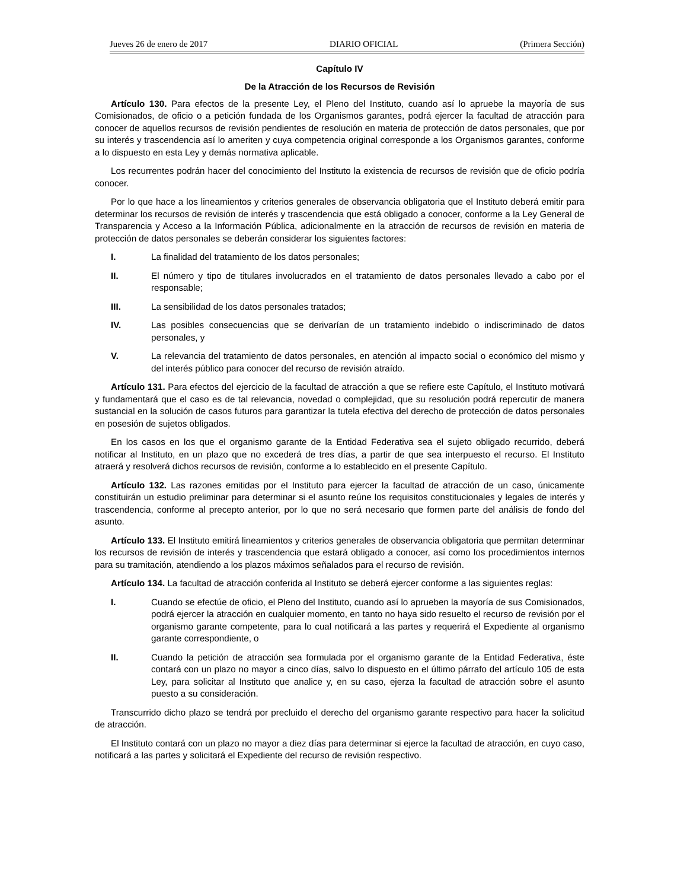Jueves 26 de enero de 2017 DIARIO OFICIAL (Primera Sección)
Capítulo IV
De la Atracción de los Recursos de Revisión
Artículo 130. Para efectos de la presente Ley, el Pleno del Instituto, cuando así lo apruebe la mayoría de sus Comisionados, de oficio o a petición fundada de los Organismos garantes, podrá ejercer la facultad de atracción para conocer de aquellos recursos de revisión pendientes de resolución en materia de protección de datos personales, que por su interés y trascendencia así lo ameriten y cuya competencia original corresponde a los Organismos garantes, conforme a lo dispuesto en esta Ley y demás normativa aplicable.
Los recurrentes podrán hacer del conocimiento del Instituto la existencia de recursos de revisión que de oficio podría conocer.
Por lo que hace a los lineamientos y criterios generales de observancia obligatoria que el Instituto deberá emitir para determinar los recursos de revisión de interés y trascendencia que está obligado a conocer, conforme a la Ley General de Transparencia y Acceso a la Información Pública, adicionalmente en la atracción de recursos de revisión en materia de protección de datos personales se deberán considerar los siguientes factores:
I. La finalidad del tratamiento de los datos personales;
II. El número y tipo de titulares involucrados en el tratamiento de datos personales llevado a cabo por el responsable;
III. La sensibilidad de los datos personales tratados;
IV. Las posibles consecuencias que se derivarían de un tratamiento indebido o indiscriminado de datos personales, y
V. La relevancia del tratamiento de datos personales, en atención al impacto social o económico del mismo y del interés público para conocer del recurso de revisión atraído.
Artículo 131. Para efectos del ejercicio de la facultad de atracción a que se refiere este Capítulo, el Instituto motivará y fundamentará que el caso es de tal relevancia, novedad o complejidad, que su resolución podrá repercutir de manera sustancial en la solución de casos futuros para garantizar la tutela efectiva del derecho de protección de datos personales en posesión de sujetos obligados.
En los casos en los que el organismo garante de la Entidad Federativa sea el sujeto obligado recurrido, deberá notificar al Instituto, en un plazo que no excederá de tres días, a partir de que sea interpuesto el recurso. El Instituto atraerá y resolverá dichos recursos de revisión, conforme a lo establecido en el presente Capítulo.
Artículo 132. Las razones emitidas por el Instituto para ejercer la facultad de atracción de un caso, únicamente constituirán un estudio preliminar para determinar si el asunto reúne los requisitos constitucionales y legales de interés y trascendencia, conforme al precepto anterior, por lo que no será necesario que formen parte del análisis de fondo del asunto.
Artículo 133. El Instituto emitirá lineamientos y criterios generales de observancia obligatoria que permitan determinar los recursos de revisión de interés y trascendencia que estará obligado a conocer, así como los procedimientos internos para su tramitación, atendiendo a los plazos máximos señalados para el recurso de revisión.
Artículo 134. La facultad de atracción conferida al Instituto se deberá ejercer conforme a las siguientes reglas:
I. Cuando se efectúe de oficio, el Pleno del Instituto, cuando así lo aprueben la mayoría de sus Comisionados, podrá ejercer la atracción en cualquier momento, en tanto no haya sido resuelto el recurso de revisión por el organismo garante competente, para lo cual notificará a las partes y requerirá el Expediente al organismo garante correspondiente, o
II. Cuando la petición de atracción sea formulada por el organismo garante de la Entidad Federativa, éste contará con un plazo no mayor a cinco días, salvo lo dispuesto en el último párrafo del artículo 105 de esta Ley, para solicitar al Instituto que analice y, en su caso, ejerza la facultad de atracción sobre el asunto puesto a su consideración.
Transcurrido dicho plazo se tendrá por precluido el derecho del organismo garante respectivo para hacer la solicitud de atracción.
El Instituto contará con un plazo no mayor a diez días para determinar si ejerce la facultad de atracción, en cuyo caso, notificará a las partes y solicitará el Expediente del recurso de revisión respectivo.